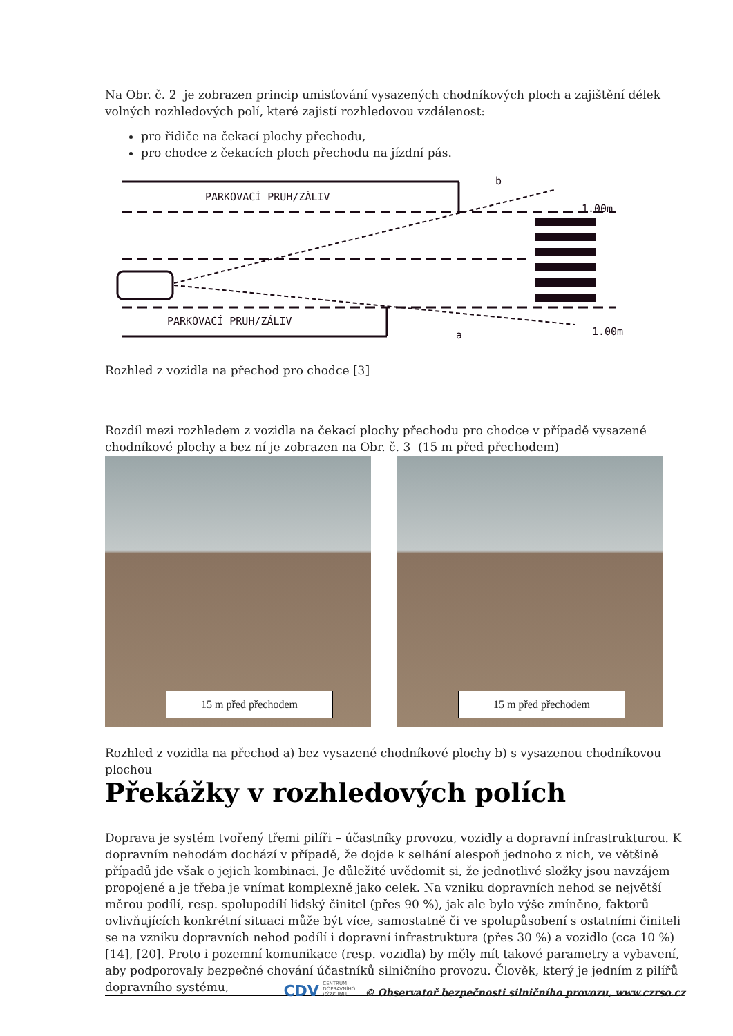Na Obr. č. 2 je zobrazen princip umisťování vysazených chodníkových ploch a zajištění délek volných rozhledových polí, které zajistí rozhledovou vzdálenost:
pro řidiče na čekací plochy přechodu,
pro chodce z čekacích ploch přechodu na jízdní pás.
PARKOVACÍ PRUH/ZÁLIV
PARKOVACÍ PRUH/ZÁLIV
b
a
1.00m
1.00m
Rozhled z vozidla na přechod pro chodce [3]
Rozdíl mezi rozhledem z vozidla na čekací plochy přechodu pro chodce v případě vysazené chodníkové plochy a bez ní je zobrazen na Obr. č. 3 (15 m před přechodem)
15 m před přechodem
15 m před přechodem
Rozhled z vozidla na přechod a) bez vysazené chodníkové plochy b) s vysazenou chodníkovou plochou
Překážky v rozhledových polích
Doprava je systém tvořený třemi pilíři – účastníky provozu, vozidly a dopravní infrastrukturou. K dopravním nehodám dochází v případě, že dojde k selhání alespoň jednoho z nich, ve většině případů jde však o jejich kombinaci. Je důležité uvědomit si, že jednotlivé složky jsou navzájem propojené a je třeba je vnímat komplexně jako celek. Na vzniku dopravních nehod se největší měrou podílí, resp. spolupodílí lidský činitel (přes 90 %), jak ale bylo výše zmíněno, faktorů ovlivňujících konkrétní situaci může být více, samostatně či ve spolupůsobení s ostatními činiteli se na vzniku dopravních nehod podílí i dopravní infrastruktura (přes 30 %) a vozidlo (cca 10 %) [14], [20]. Proto i pozemní komunikace (resp. vozidla) by měly mít takové parametry a vybavení, aby podporovaly bezpečné chování účastníků silničního provozu. Člověk, který je jedním z pilířů dopravního systému,
CDV CENTRUM DOPRAVNÍHO VÝZKUMU © Observatoř bezpečnosti silničního provozu, www.czrso.cz